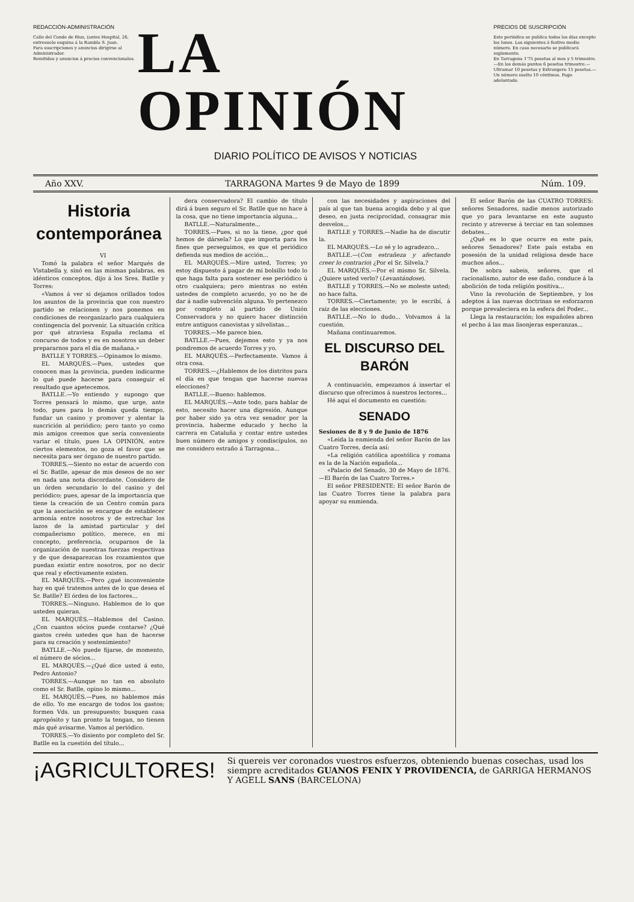REDACCIÓN-ADMINISTRACIÓN
Calle del Conde de Rius, (antes Hospital, 26, entresuelo esquina á la Rambla S. Juan.
Para suscripciones y anuncios dirigirse al Administrador.
Remitidos y anuncios á precios convencionales.
LA OPINIÓN
PRECIOS DE SUSCRIPCIÓN
Este periódico se publica todos los días excepto los lunes. Los siguientes á festivo medio número. En caso necesario se publicará suplemento.
En Tarragona 1'75 pesetas al mes y 5 trimestre.—En los demás puntos 6 pesetas trimestre.—Ultramar 10 pesetas y Extrangero 15 pesetas.—Un número suelto 10 céntimos. Pago adelantado.
DIARIO POLÍTICO DE AVISOS Y NOTICIAS
Año XXV. TARRAGONA Martes 9 de Mayo de 1899 Núm. 109.
Historia contemporánea
VI
Tomó la palabra el señor Marqués de Vistabella y, sinó en las mismas palabras, en idénticos conceptos, dijo á los Sres. Batlle y Torres:
«Vamos á ver si dejamos orillados todos los asuntos de la provincia que con nuestro partido se relacionen y nos ponemos en condiciones de reorganizarlo para cualquiera contingencia del porvenir. La situación crítica por qué atraviesa España reclama el concurso de todos y es en nosotros un deber prepararnos para el día de mañana.»
BATLLE Y TORRES.—Opinamos lo mismo.
EL MARQUÉS.—Pues, ustedes que conocen mas la provincia, pueden indicarme lo qué puede hacerse para conseguir el resultado que apetecemos.
BATLLE.—Yo entiendo y supongo que Torres pensará lo mismo, que urge, ante todo, pues para lo demás queda tiempo, fundar un casino y promover y alentar la suscrición al periódico; pero tanto yo como mis amigos creemos que sería conveniente variar el título, pues LA OPINIÓN, entre ciertos elementos, no goza el favor que se necesita para ser órgano de nuestro partido.
TORRES.—Siento no estar de acuerdo con el Sr. Batlle, apesar de mis deseos de no ser en nada una nota discordante. Considero de un órden secundario lo del casino y del periódico; pues, apesar de la importancia que tiene la creación de un Centro común para que la asociación se encargue de establecer armonía entre nosotros y de estrechar los lazos de la amistad particular y del compañerismo político, merece, en mi concepto, preferencia, ocuparnos de la organización de nuestras fuerzas respectivas y de que desaparezcan los rozamientos que puedan existir entre nosotros, por no decir que real y efectivamente existen.
EL MARQUÉS.—Pero ¿qué inconveniente hay en qué tratemos antes de lo que desea el Sr. Batlle? El órden de los factores...
TORRES.—Ninguno. Hablemos de lo que ustedes quieran.
EL MARQUÉS.—Hablemos del Casino. ¿Con cuantos sócios puede contarse? ¿Qué gastos creén ustedes que han de hacerse para su creación y sostenimiento?
BATLLE.—No puede fijarse, de momento, el número de sócios...
EL MARQUÉS.—¿Qué dice usted á esto, Pedro Antonio?
TORRES.—Aunque no tan en absoluto como el Sr. Batlle, opino lo mismo...
EL MARQUÉS.—Pues, no hablemos más de ello. Yo me encargo de todos los gastos; formen Vds. un presupuesto; busquen casa apropósito y tan pronto la tengan, no tienen más qué avisarme. Vamos al periódico.
TORRES.—Yo disiento por completo del Sr. Batlle en la cuestión del título...
dera conservadora? El cambio de título dirá á buen seguro el Sr. Batlle que no hace á la cosa, que no tiene importancia alguna...
BATLLE.—Naturalmente...
TORRES.—Pues, si no la tiene, ¿por qué hemos de dársela? Lo que importa para los fines que perseguimos, es que el periódico defienda sus medios de acción...
EL MARQUÉS.—Mire usted, Torres; yo estoy dispuesto á pagar de mi bolsillo todo lo que haga falta para sostener ese periódico ú otro cualquiera; pero mientras no estén ustedes de completo acuerdo, yo no he de dar á nadie subvención alguna. Yo pertenezco por completo al partido de Unión Conservadora y no quiero hacer distinción entre antiguos canovistas y silvelistas...
TORRES.—Me parece bien.
BATLLE.—Pues, dejemos esto y ya nos pondremos de acuerdo Torres y yo.
EL MARQUÉS.—Perfectamente. Vamos á otra cosa.
TORRES.—¿Hablemos de los distritos para el día en que tengan que hacerse nuevas elecciones?
BATLLE.—Bueno: hablemos.
EL MARQUÉS.—Ante todo, para hablar de esto, necesito hacer una digresión. Aunque por haber sido ya otra vez senador por la provincia, haberme educado y hecho la carrera en Cataluña y contar entre ustedes buen número de amigos y condiscípulos, no me considero estraño á Tarragona...
con las necesidades y aspiraciones del país al que tan buena acogida debo y al que deseo, en justa reciprocidad, consagrar mis desvelos...
BATLLE y TORRES.—Nadie ha de discutir la.
EL MARQUÉS.—Lo sé y lo agradezco...
BATLLE.—(Con estrañeza y afectando creer lo contrario) ¿Por el Sr. Silvela.?
EL MARQUÉS.—Por el mismo Sr. Silvela. ¿Quiere usted verlo? (Levantándose).
BATLLE y TORRES.—No se moleste usted; no hace falta.
TORRES.—Ciertamente; yo le escribí, á raiz de las elecciones.
BATLLE.—No lo dudo... Volvamos á la cuestión.
Mañana continuaremos.
EL DISCURSO DEL BARÓN
A continuación, empezamos á insertar el discurso que ofrecimos á nuestros lectores...
Hé aquí el documento en cuestión:
SENADO
Sesiones de 8 y 9 de Junio de 1876
«Leida la enmienda del señor Barón de las Cuatro Torres, decía así:
«La religión católica apostólica y romana es la de la Nación española...
«Palacio del Senado, 30 de Mayo de 1876.—El Barón de las Cuatro Torres.»
El señor PRESIDENTE: El señor Barón de las Cuatro Torres tiene la palabra para apoyar su enmienda.
El señor Barón de las CUATRO TORRES: señores Senadores, nadie menos autorizado que yo para levantarse en este augusto recinto y atreverse á terciar en tan solemnes debates...
¿Qué es lo que ocurre en este país, señores Senadores? Este país estaba en posesión de la unidad religiosa desde hace muchos años...
De sobra sabeis, señores, que el racionalismo, autor de ese daño, conduce á la abolición de toda religión positiva...
Vino la revolución de Septiembre, y los adeptos á las nuevas doctrinas se esforzaron porque prevaleciera en la esfera del Poder...
Llega la restauración; los españoles abren el pecho á las mas lisonjeras esperanzas...
¡AGRICULTORES! Si quereis ver coronados vuestros esfuerzos, obteniendo buenas cosechas, usad los siempre acreditados GUANOS FENIX Y PROVIDENCIA, de GARRIGA HERMANOS Y AGELL SANS (BARCELONA)